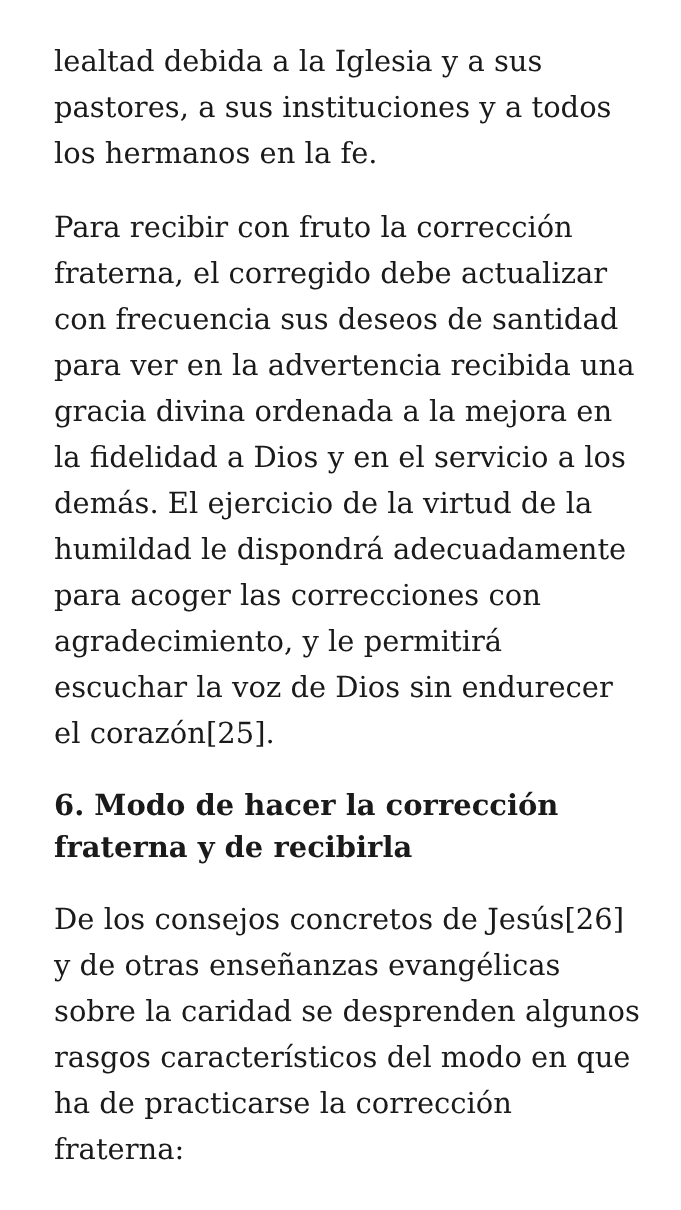lealtad debida a la Iglesia y a sus pastores, a sus instituciones y a todos los hermanos en la fe.
Para recibir con fruto la corrección fraterna, el corregido debe actualizar con frecuencia sus deseos de santidad para ver en la advertencia recibida una gracia divina ordenada a la mejora en la fidelidad a Dios y en el servicio a los demás. El ejercicio de la virtud de la humildad le dispondrá adecuadamente para acoger las correcciones con agradecimiento, y le permitirá escuchar la voz de Dios sin endurecer el corazón[25].
6. Modo de hacer la corrección fraterna y de recibirla
De los consejos concretos de Jesús[26] y de otras enseñanzas evangélicas sobre la caridad se desprenden algunos rasgos característicos del modo en que ha de practicarse la corrección fraterna: